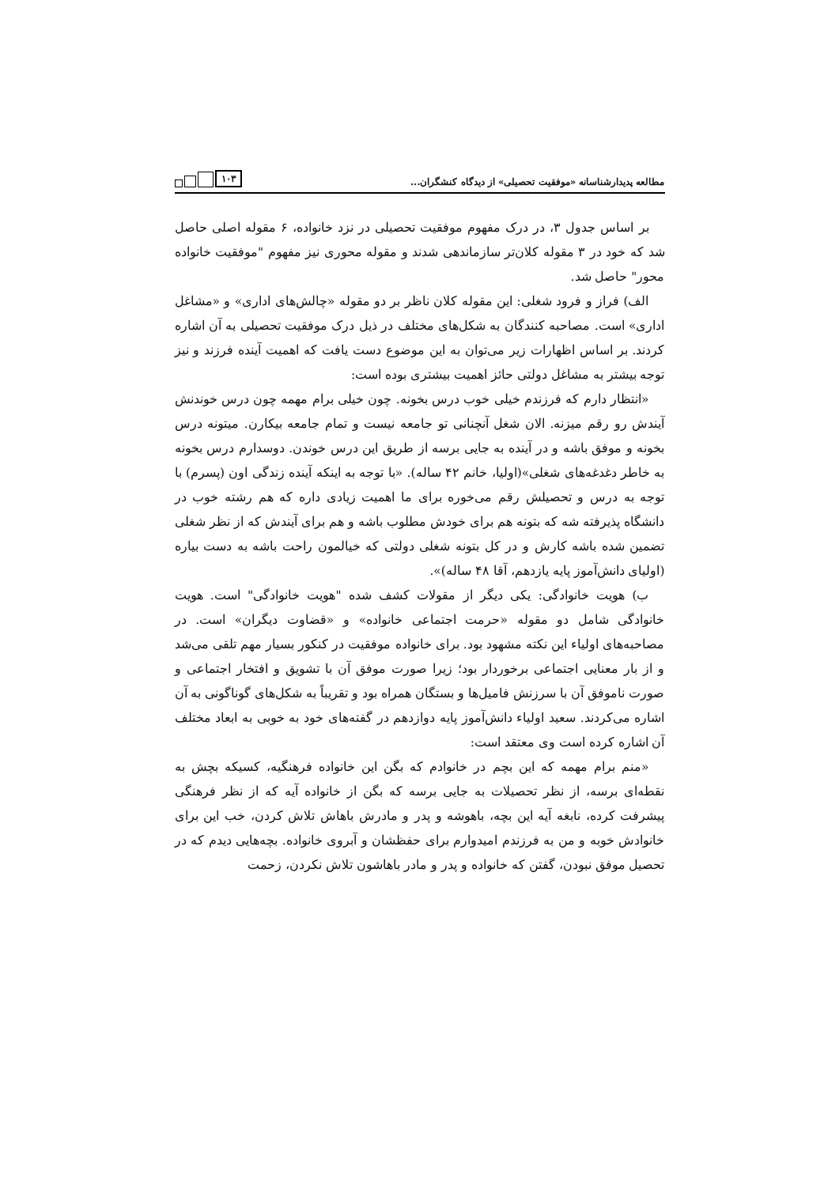مطالعه پدیدارشناسانه «موفقیت تحصیلی» از دیدگاه کنشگران...
۱۰۳
بر اساس جدول ۳، در درک مفهوم موفقیت تحصیلی در نزد خانواده، ۶ مقوله اصلی حاصل شد که خود در ۳ مقوله کلان‌تر سازماندهی شدند و مقوله محوری نیز مفهوم "موفقیت خانواده محور" حاصل شد.
الف) فراز و فرود شغلی: این مقوله کلان ناظر بر دو مقوله «چالش‌های اداری» و «مشاغل اداری» است. مصاحبه کنندگان به شکل‌های مختلف در ذیل درک موفقیت تحصیلی به آن اشاره کردند. بر اساس اظهارات زیر می‌توان به این موضوع دست یافت که اهمیت آینده فرزند و نیز توجه بیشتر به مشاغل دولتی حائز اهمیت بیشتری بوده است:
«انتظار دارم که فرزندم خیلی خوب درس بخونه. چون خیلی برام مهمه چون درس خوندنش آیندش رو رقم میزنه. الان شغل آنچنانی تو جامعه نیست و تمام جامعه بیکارن. میتونه درس بخونه و موفق باشه و در آینده به جایی برسه از طریق این درس خوندن. دوسدارم درس بخونه به خاطر دغدغه‌های شغلی»(اولیا، خانم ۴۲ ساله). «با توجه به اینکه آینده زندگی اون (پسرم) با توجه به درس و تحصیلش رقم می‌خوره برای ما اهمیت زیادی داره که هم رشته خوب در دانشگاه پذیرفته شه که بتونه هم برای خودش مطلوب باشه و هم برای آیندش که از نظر شغلی تضمین شده باشه کارش و در کل بتونه شغلی دولتی که خیالمون راحت باشه به دست بیاره (اولیای دانش‌آموز پایه یازدهم، آقا ۴۸ ساله)».
ب) هویت خانوادگی: یکی دیگر از مقولات کشف شده "هویت خانوادگی" است. هویت خانوادگی شامل دو مقوله «حرمت اجتماعی خانواده» و «قضاوت دیگران» است. در مصاحبه‌های اولیاء این نکته مشهود بود. برای خانواده موفقیت در کنکور بسیار مهم تلقی می‌شد و از بار معنایی اجتماعی برخوردار بود؛ زیرا صورت موفق آن با تشویق و افتخار اجتماعی و صورت ناموفق آن با سرزنش فامیل‌ها و بستگان همراه بود و تقریباً به شکل‌های گوناگونی به آن اشاره می‌کردند. سعید اولیاء دانش‌آموز پایه دوازدهم در گفته‌های خود به خوبی به ابعاد مختلف آن اشاره کرده است وی معتقد است:
«منم برام مهمه که این بچم در خانوادم که بگن این خانواده فرهنگیه، کسیکه بچش به نقطه‌ای برسه، از نظر تحصیلات به جایی برسه که بگن از خانواده آیه که از نظر فرهنگی پیشرفت کرده، نابغه آیه این بچه، باهوشه و پدر و مادرش باهاش تلاش کردن، خب این برای خانوادش خوبه و من به فرزندم امیدوارم برای حفظشان و آبروی خانواده. بچه‌هایی دیدم که در تحصیل موفق نبودن، گفتن که خانواده و پدر و مادر باهاشون تلاش نکردن، زحمت